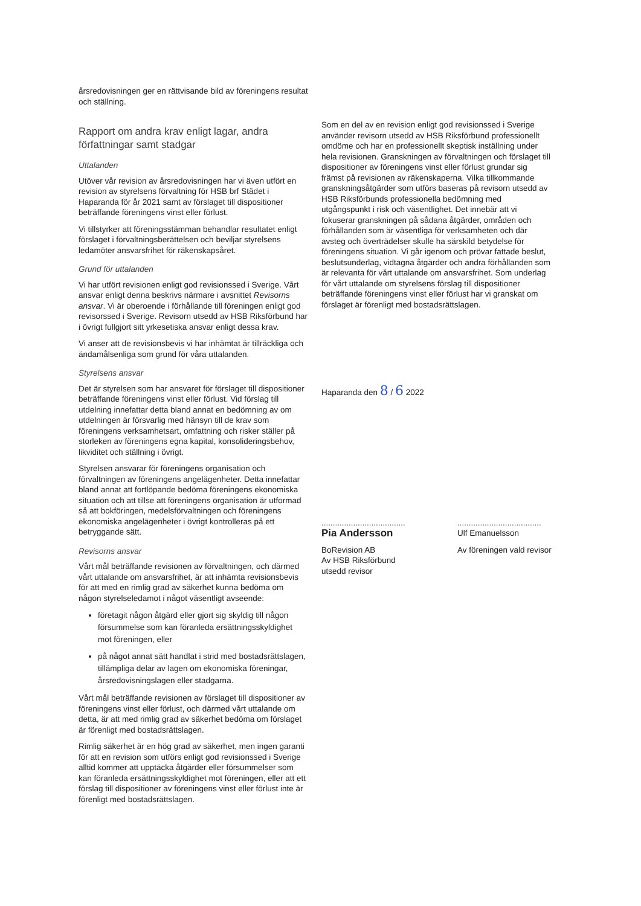årsredovisningen ger en rättvisande bild av föreningens resultat och ställning.
Rapport om andra krav enligt lagar, andra författningar samt stadgar
Uttalanden
Utöver vår revision av årsredovisningen har vi även utfört en revision av styrelsens förvaltning för HSB brf Städet i Haparanda för år 2021 samt av förslaget till dispositioner beträffande föreningens vinst eller förlust.
Vi tillstyrker att föreningsstämman behandlar resultatet enligt förslaget i förvaltningsberättelsen och beviljar styrelsens ledamöter ansvarsfrihet för räkenskapsåret.
Grund för uttalanden
Vi har utfört revisionen enligt god revisionssed i Sverige. Vårt ansvar enligt denna beskrivs närmare i avsnittet Revisorns ansvar. Vi är oberoende i förhållande till föreningen enligt god revisorssed i Sverige. Revisorn utsedd av HSB Riksförbund har i övrigt fullgjort sitt yrkesetiska ansvar enligt dessa krav.
Vi anser att de revisionsbevis vi har inhämtat är tillräckliga och ändamålsenliga som grund för våra uttalanden.
Styrelsens ansvar
Det är styrelsen som har ansvaret för förslaget till dispositioner beträffande föreningens vinst eller förlust. Vid förslag till utdelning innefattar detta bland annat en bedömning av om utdelningen är försvarlig med hänsyn till de krav som föreningens verksamhetsart, omfattning och risker ställer på storleken av föreningens egna kapital, konsolideringsbehov, likviditet och ställning i övrigt.
Styrelsen ansvarar för föreningens organisation och förvaltningen av föreningens angelägenheter. Detta innefattar bland annat att fortlöpande bedöma föreningens ekonomiska situation och att tillse att föreningens organisation är utformad så att bokföringen, medelsförvaltningen och föreningens ekonomiska angelägenheter i övrigt kontrolleras på ett betryggande sätt.
Revisorns ansvar
Vårt mål beträffande revisionen av förvaltningen, och därmed vårt uttalande om ansvarsfrihet, är att inhämta revisionsbevis för att med en rimlig grad av säkerhet kunna bedöma om någon styrelseledamot i något väsentligt avseende:
företagit någon åtgärd eller gjort sig skyldig till någon försummelse som kan föranleda ersättningsskyldighet mot föreningen, eller
på något annat sätt handlat i strid med bostadsrättslagen, tillämpliga delar av lagen om ekonomiska föreningar, årsredovisningslagen eller stadgarna.
Vårt mål beträffande revisionen av förslaget till dispositioner av föreningens vinst eller förlust, och därmed vårt uttalande om detta, är att med rimlig grad av säkerhet bedöma om förslaget är förenligt med bostadsrättslagen.
Rimlig säkerhet är en hög grad av säkerhet, men ingen garanti för att en revision som utförs enligt god revisionssed i Sverige alltid kommer att upptäcka åtgärder eller försummelser som kan föranleda ersättningsskyldighet mot föreningen, eller att ett förslag till dispositioner av föreningens vinst eller förlust inte är förenligt med bostadsrättslagen.
Som en del av en revision enligt god revisionssed i Sverige använder revisorn utsedd av HSB Riksförbund professionellt omdöme och har en professionellt skeptisk inställning under hela revisionen. Granskningen av förvaltningen och förslaget till dispositioner av föreningens vinst eller förlust grundar sig främst på revisionen av räkenskaperna. Vilka tillkommande granskningsåtgärder som utförs baseras på revisorn utsedd av HSB Riksförbunds professionella bedömning med utgångspunkt i risk och väsentlighet. Det innebär att vi fokuserar granskningen på sådana åtgärder, områden och förhållanden som är väsentliga för verksamheten och där avsteg och överträdelser skulle ha särskild betydelse för föreningens situation. Vi går igenom och prövar fattade beslut, beslutsunderlag, vidtagna åtgärder och andra förhållanden som är relevanta för vårt uttalande om ansvarsfrihet. Som underlag för vårt uttalande om styrelsens förslag till dispositioner beträffande föreningens vinst eller förlust har vi granskat om förslaget är förenligt med bostadsrättslagen.
Haparanda den 8 / 6 2022
.....................................
Pia Andersson
BoRevision AB
Av HSB Riksförbund
utsedd revisor
.....................................
Ulf Emanuelsson
Av föreningen vald revisor